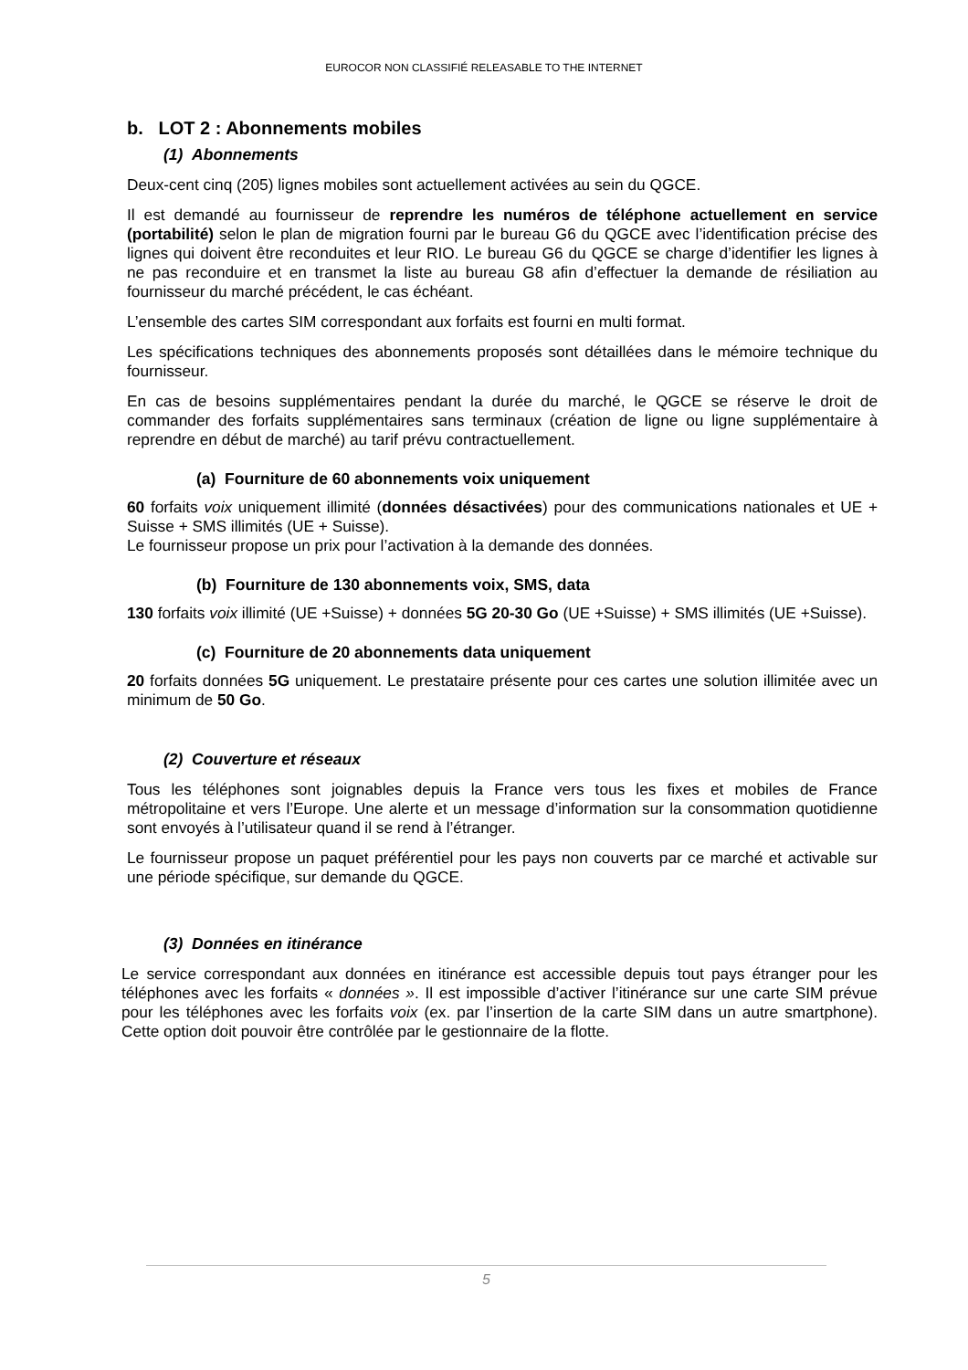EUROCOR NON CLASSIFIÉ RELEASABLE TO THE INTERNET
b. LOT 2 : Abonnements mobiles
(1) Abonnements
Deux-cent cinq (205) lignes mobiles sont actuellement activées au sein du QGCE.
Il est demandé au fournisseur de reprendre les numéros de téléphone actuellement en service (portabilité) selon le plan de migration fourni par le bureau G6 du QGCE avec l’identification précise des lignes qui doivent être reconduites et leur RIO. Le bureau G6 du QGCE se charge d’identifier les lignes à ne pas reconduire et en transmet la liste au bureau G8 afin d’effectuer la demande de résiliation au fournisseur du marché précédent, le cas échéant.
L’ensemble des cartes SIM correspondant aux forfaits est fourni en multi format.
Les spécifications techniques des abonnements proposés sont détaillées dans le mémoire technique du fournisseur.
En cas de besoins supplémentaires pendant la durée du marché, le QGCE se réserve le droit de commander des forfaits supplémentaires sans terminaux (création de ligne ou ligne supplémentaire à reprendre en début de marché) au tarif prévu contractuellement.
(a) Fourniture de 60 abonnements voix uniquement
60 forfaits voix uniquement illimité (données désactivées) pour des communications nationales et UE + Suisse + SMS illimités (UE + Suisse).
Le fournisseur propose un prix pour l’activation à la demande des données.
(b) Fourniture de 130 abonnements voix, SMS, data
130 forfaits voix illimité (UE +Suisse) + données 5G 20-30 Go (UE +Suisse) + SMS illimités (UE +Suisse).
(c) Fourniture de 20 abonnements data uniquement
20 forfaits données 5G uniquement. Le prestataire présente pour ces cartes une solution illimitée avec un minimum de 50 Go.
(2) Couverture et réseaux
Tous les téléphones sont joignables depuis la France vers tous les fixes et mobiles de France métropolitaine et vers l’Europe. Une alerte et un message d’information sur la consommation quotidienne sont envoyés à l’utilisateur quand il se rend à l’étranger.
Le fournisseur propose un paquet préférentiel pour les pays non couverts par ce marché et activable sur une période spécifique, sur demande du QGCE.
(3) Données en itinérance
Le service correspondant aux données en itinérance est accessible depuis tout pays étranger pour les téléphones avec les forfaits « données ». Il est impossible d’activer l’itinérance sur une carte SIM prévue pour les téléphones avec les forfaits voix (ex. par l’insertion de la carte SIM dans un autre smartphone). Cette option doit pouvoir être contrôlée par le gestionnaire de la flotte.
5